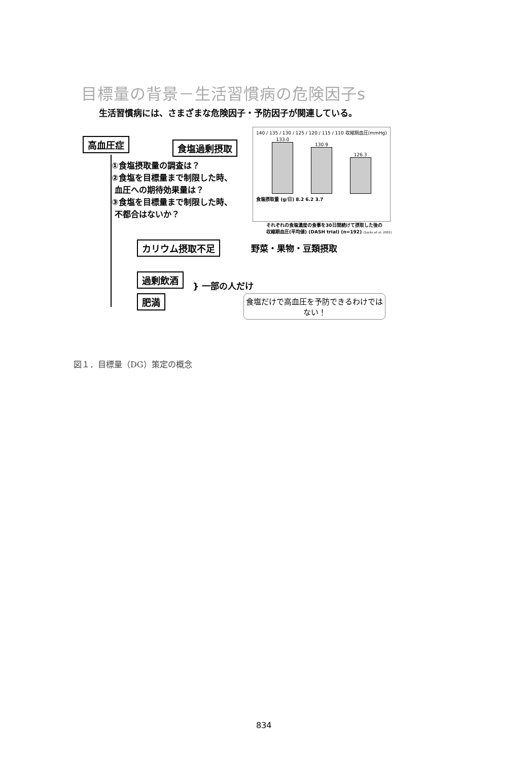目標量の背景－生活習慣病の危険因子s
生活習慣病には、さまざまな危険因子・予防因子が関連している。
高血圧症 食塩過剰摂取
①食塩摂取量の調査は？
②食塩を目標量まで制限した時、
血圧への期待効果量は？
③食塩を目標量まで制限した時、
不都合はないか？
140 / 135 / 130 / 125 / 120 / 115 / 110 収縮期血圧(mmHg)
133.0
130.9
126.3
食塩摂取量 (g/日) 8.2 6.2 3.7
それぞれの食塩濃度の食事を30日間続けて摂取した後の
収縮期血圧(平均値) (DASH trial) (n=192) (Sacks et al. 2001)
カリウム摂取不足 野菜・果物・豆類摂取
過剰飲酒
} 一部の人だけ
肥満
食塩だけで高血圧を予防できるわけではない！
図１．目標量（DG）策定の概念
834